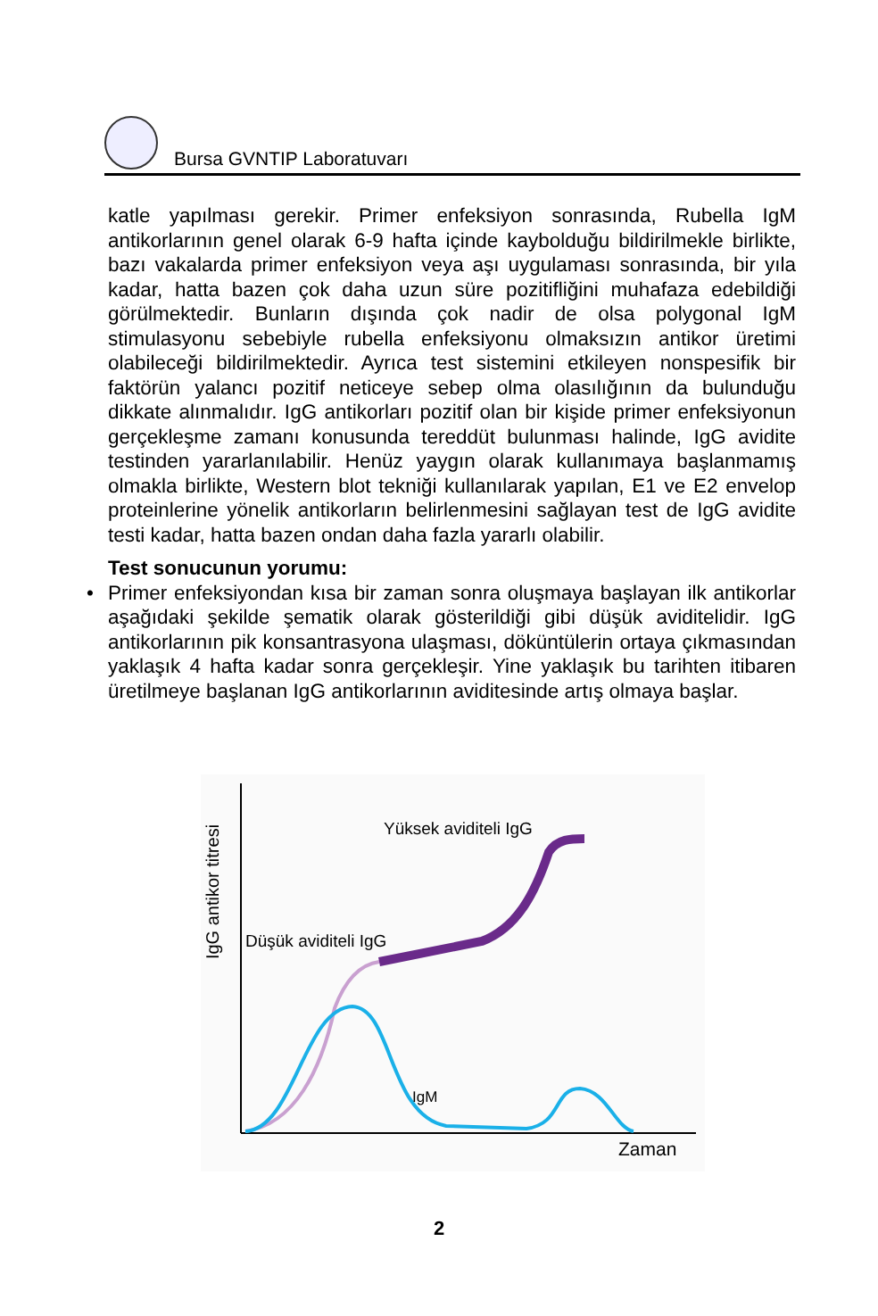Bursa GVNTIP Laboratuvarı
katle yapılması gerekir. Primer enfeksiyon sonrasında, Rubella IgM antikorlarının genel olarak 6-9 hafta içinde kaybolduğu bildirilmekle birlikte, bazı vakalarda primer enfeksiyon veya aşı uygulaması sonrasında, bir yıla kadar, hatta bazen çok daha uzun süre pozitifliğini muhafaza edebildiği görülmektedir. Bunların dışında çok nadir de olsa polygonal IgM stimulasyonu sebebiyle rubella enfeksiyonu olmaksızın antikor üretimi olabileceği bildirilmektedir. Ayrıca test sistemini etkileyen nonspesifik bir faktörün yalancı pozitif neticeye sebep olma olasılığının da bulunduğu dikkate alınmalıdır. IgG antikorları pozitif olan bir kişide primer enfeksiyonun gerçekleşme zamanı konusunda tereddüt bulunması halinde, IgG avidite testinden yararlanılabilir. Henüz yaygın olarak kullanımaya başlanmamış olmakla birlikte, Western blot tekniği kullanılarak yapılan, E1 ve E2 envelop proteinlerine yönelik antikorların belirlenmesini sağlayan test de IgG avidite testi kadar, hatta bazen ondan daha fazla yararlı olabilir.
Test sonucunun yorumu:
• Primer enfeksiyondan kısa bir zaman sonra oluşmaya başlayan ilk antikorlar aşağıdaki şekilde şematik olarak gösterildiği gibi düşük aviditelidir. IgG antikorlarının pik konsantrasyona ulaşması, döküntülerin ortaya çıkmasından yaklaşık 4 hafta kadar sonra gerçekleşir. Yine yaklaşık bu tarihten itibaren üretilmeye başlanan IgG antikorlarının aviditesinde artış olmaya başlar.
Yüksek aviditeli IgG
Düşük aviditeli IgG
IgM
Zaman
IgG antikor titresi
2